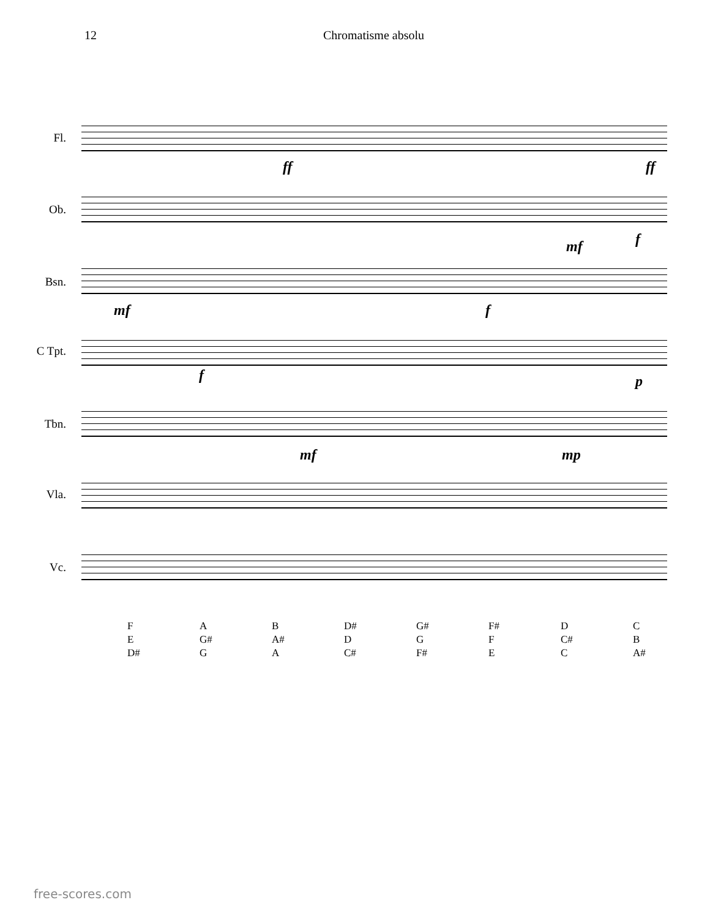12 Chromatisme absolu
Fl.
Ob.
Bsn.
C Tpt.
Tbn.
Vla.
Vc.
ff ff
mf f
mf f
f p
mf mp
F
E
D#
A
G#
G
B
A#
A
D#
D
C#
G#
G
F#
F#
F
E
D
C#
C
C
B
A#
free-scores.com